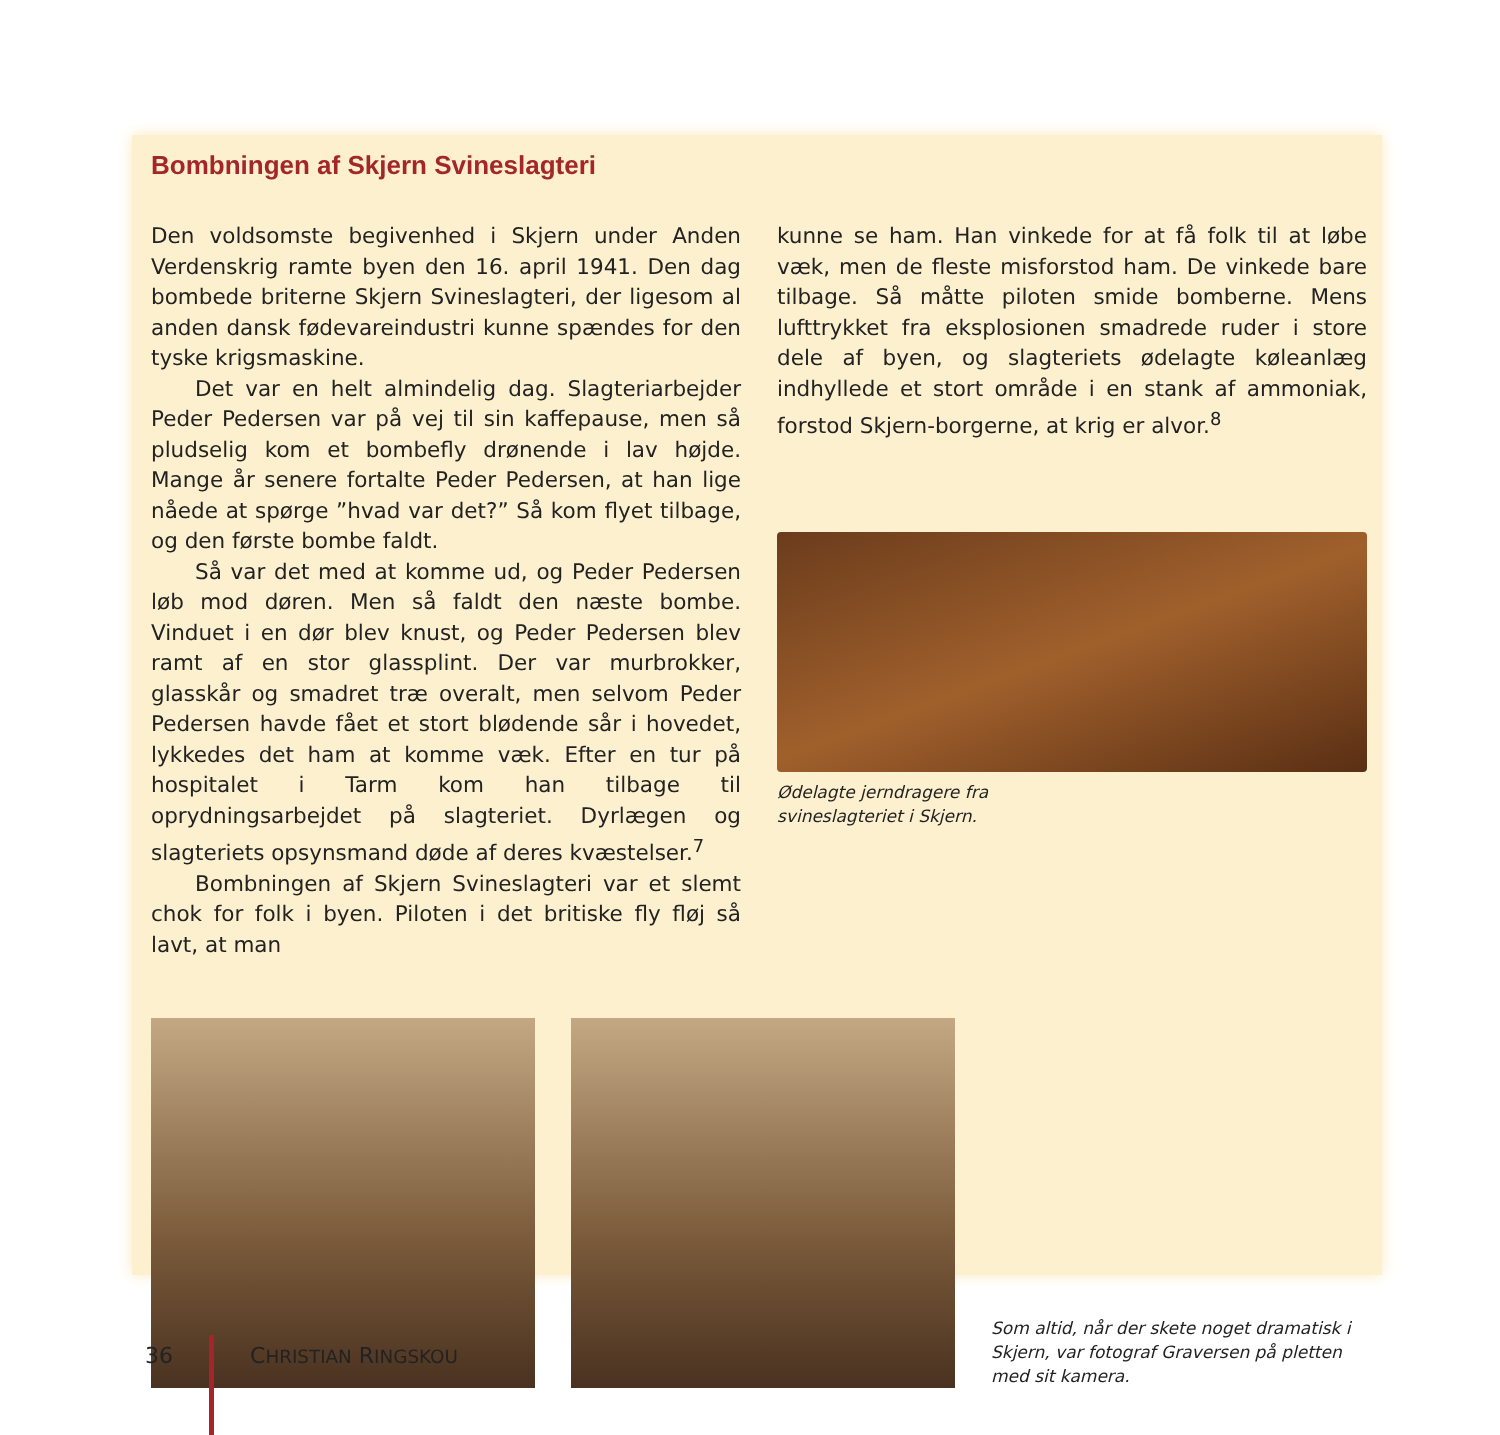Bombningen af Skjern Svineslagteri
Den voldsomste begivenhed i Skjern under Anden Verdenskrig ramte byen den 16. april 1941. Den dag bombede briterne Skjern Svineslagteri, der ligesom al anden dansk fødevareindustri kunne spændes for den tyske krigsmaskine.
Det var en helt almindelig dag. Slagteriarbejder Peder Pedersen var på vej til sin kaffepause, men så pludselig kom et bombefly drønende i lav højde. Mange år senere fortalte Peder Pedersen, at han lige nåede at spørge ”hvad var det?” Så kom flyet tilbage, og den første bombe faldt.
Så var det med at komme ud, og Peder Pedersen løb mod døren. Men så faldt den næste bombe. Vinduet i en dør blev knust, og Peder Pedersen blev ramt af en stor glassplint. Der var murbrokker, glasskår og smadret træ overalt, men selvom Peder Pedersen havde fået et stort blødende sår i hovedet, lykkedes det ham at komme væk. Efter en tur på hospitalet i Tarm kom han tilbage til oprydningsarbejdet på slagteriet. Dyrlægen og slagteriets opsynsmand døde af deres kvæstelser.<sup>7</sup>
Bombningen af Skjern Svineslagteri var et slemt chok for folk i byen. Piloten i det britiske fly fløj så lavt, at man
kunne se ham. Han vinkede for at få folk til at løbe væk, men de fleste misforstod ham. De vinkede bare tilbage. Så måtte piloten smide bomberne. Mens lufttrykket fra eksplosionen smadrede ruder i store dele af byen, og slagteriets ødelagte køleanlæg indhyllede et stort område i en stank af ammoniak, forstod Skjern-borgerne, at krig er alvor.<sup>8</sup>
Ødelagte jerndragere fra
svineslagteriet i Skjern.
Som altid, når der skete noget dramatisk i Skjern, var fotograf Graversen på pletten med sit kamera.
36 CHRISTIAN RINGSKOU